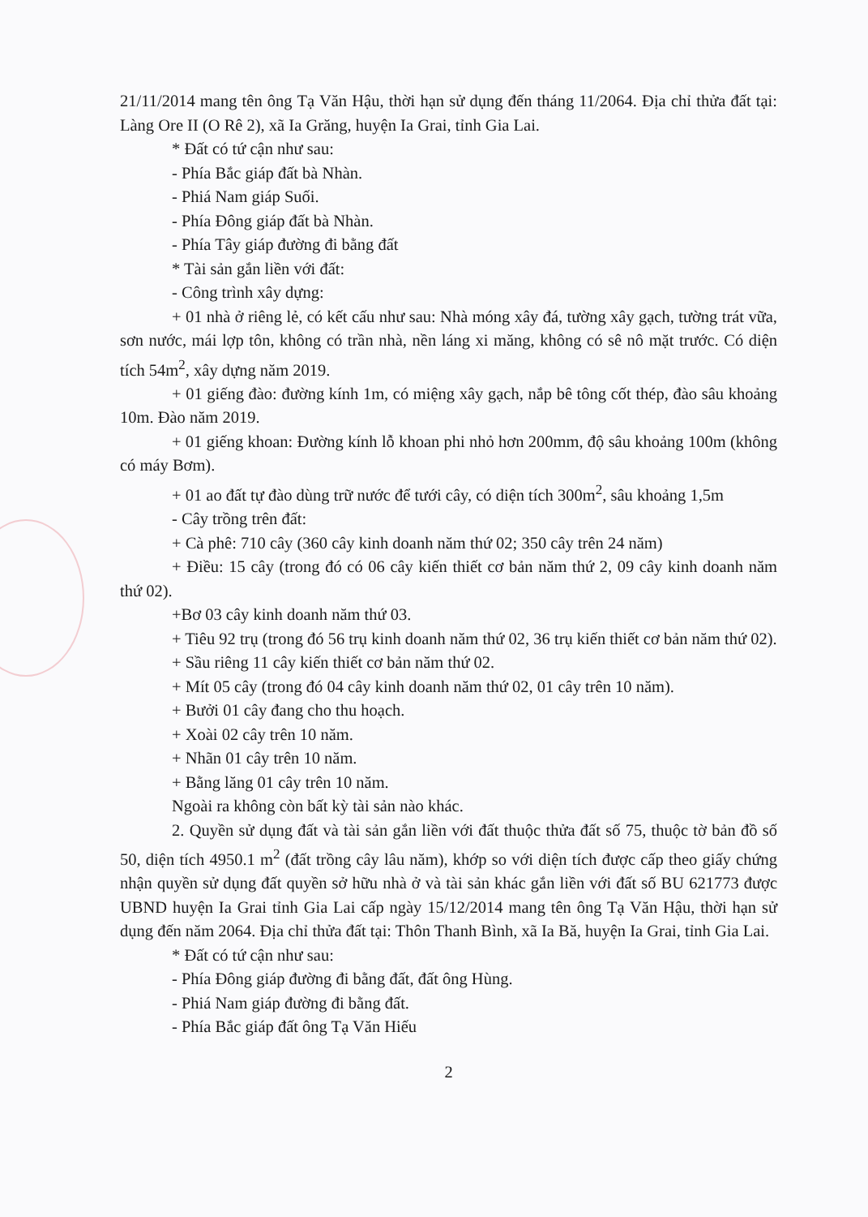21/11/2014 mang tên ông Tạ Văn Hậu, thời hạn sử dụng đến tháng 11/2064. Địa chỉ thửa đất tại: Làng Ore II (O Rê 2), xã Ia Grăng, huyện Ia Grai, tỉnh Gia Lai.
* Đất có tứ cận như sau:
- Phía Bắc giáp đất bà Nhàn.
- Phiá Nam giáp Suối.
- Phía Đông giáp đất bà Nhàn.
- Phía Tây giáp đường đi bằng đất
* Tài sản gắn liền với đất:
- Công trình xây dựng:
+ 01 nhà ở riêng lẻ, có kết cấu như sau: Nhà móng xây đá, tường xây gạch, tường trát vữa, sơn nước, mái lợp tôn, không có trần nhà, nền láng xi măng, không có sê nô mặt trước. Có diện tích 54m<sup>2</sup>, xây dựng năm 2019.
+ 01 giếng đào: đường kính 1m, có miệng xây gạch, nắp bê tông cốt thép, đào sâu khoảng 10m. Đào năm 2019.
+ 01 giếng khoan: Đường kính lỗ khoan phi nhỏ hơn 200mm, độ sâu khoảng 100m (không có máy Bơm).
+ 01 ao đất tự đào dùng trữ nước để tưới cây, có diện tích 300m<sup>2</sup>, sâu khoảng 1,5m
- Cây trồng trên đất:
+ Cà phê: 710 cây (360 cây kinh doanh năm thứ 02; 350 cây trên 24 năm)
+ Điều: 15 cây (trong đó có 06 cây kiến thiết cơ bản năm thứ 2, 09 cây kinh doanh năm thứ 02).
+Bơ 03 cây kinh doanh năm thứ 03.
+ Tiêu 92 trụ (trong đó 56 trụ kinh doanh năm thứ 02, 36 trụ kiến thiết cơ bản năm thứ 02).
+ Sầu riêng 11 cây kiến thiết cơ bản năm thứ 02.
+ Mít 05 cây (trong đó 04 cây kinh doanh năm thứ 02, 01 cây trên 10 năm).
+ Bưởi 01 cây đang cho thu hoạch.
+ Xoài 02 cây trên 10 năm.
+ Nhãn 01 cây trên 10 năm.
+ Bằng lăng 01 cây trên 10 năm.
Ngoài ra không còn bất kỳ tài sản nào khác.
2. Quyền sử dụng đất và tài sản gắn liền với đất thuộc thửa đất số 75, thuộc tờ bản đồ số 50, diện tích 4950.1 m<sup>2</sup> (đất trồng cây lâu năm), khớp so với diện tích được cấp theo giấy chứng nhận quyền sử dụng đất quyền sở hữu nhà ở và tài sản khác gắn liền với đất số BU 621773 được UBND huyện Ia Grai tỉnh Gia Lai cấp ngày 15/12/2014 mang tên ông Tạ Văn Hậu, thời hạn sử dụng đến năm 2064. Địa chỉ thửa đất tại: Thôn Thanh Bình, xã Ia Bă, huyện Ia Grai, tỉnh Gia Lai.
* Đất có tứ cận như sau:
- Phía Đông giáp đường đi bằng đất, đất ông Hùng.
- Phiá Nam giáp đường đi bằng đất.
- Phía Bắc giáp đất ông Tạ Văn Hiếu
2